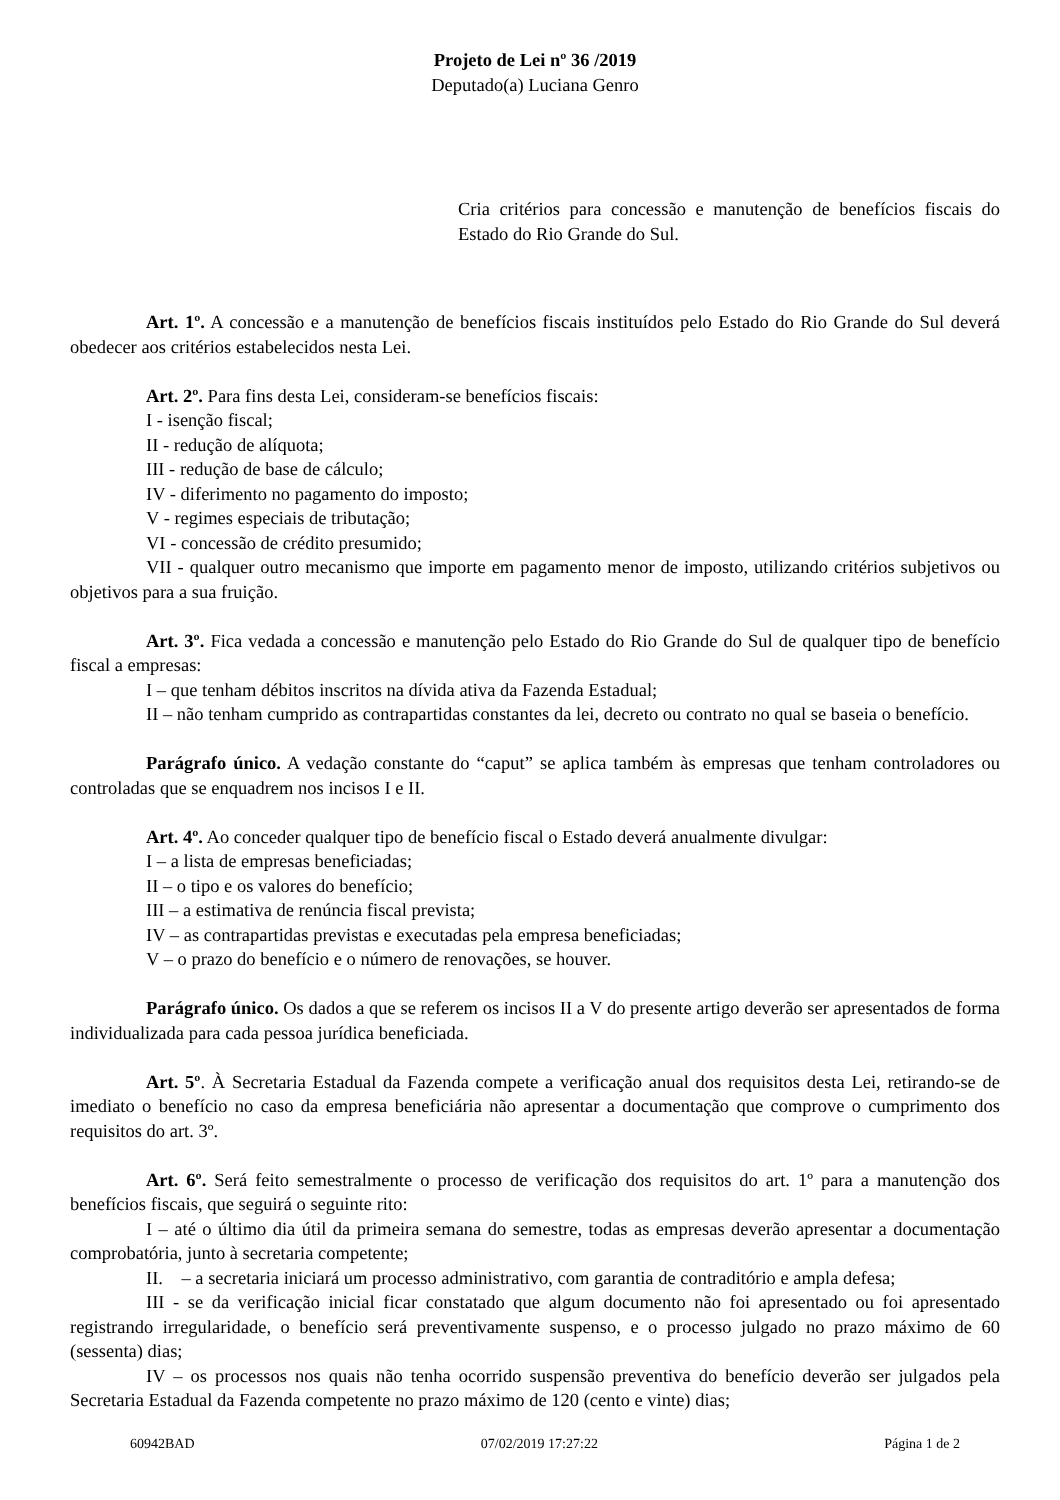Projeto de Lei nº 36 /2019
Deputado(a) Luciana Genro
Cria critérios para concessão e manutenção de benefícios fiscais do Estado do Rio Grande do Sul.
Art. 1º. A concessão e a manutenção de benefícios fiscais instituídos pelo Estado do Rio Grande do Sul deverá obedecer aos critérios estabelecidos nesta Lei.
Art. 2º. Para fins desta Lei, consideram-se benefícios fiscais:
I - isenção fiscal;
II - redução de alíquota;
III - redução de base de cálculo;
IV - diferimento no pagamento do imposto;
V - regimes especiais de tributação;
VI - concessão de crédito presumido;
VII - qualquer outro mecanismo que importe em pagamento menor de imposto, utilizando critérios subjetivos ou objetivos para a sua fruição.
Art. 3º. Fica vedada a concessão e manutenção pelo Estado do Rio Grande do Sul de qualquer tipo de benefício fiscal a empresas:
I – que tenham débitos inscritos na dívida ativa da Fazenda Estadual;
II – não tenham cumprido as contrapartidas constantes da lei, decreto ou contrato no qual se baseia o benefício.
Parágrafo único. A vedação constante do “caput” se aplica também às empresas que tenham controladores ou controladas que se enquadrem nos incisos I e II.
Art. 4º. Ao conceder qualquer tipo de benefício fiscal o Estado deverá anualmente divulgar:
I – a lista de empresas beneficiadas;
II – o tipo e os valores do benefício;
III – a estimativa de renúncia fiscal prevista;
IV – as contrapartidas previstas e executadas pela empresa beneficiadas;
V – o prazo do benefício e o número de renovações, se houver.
Parágrafo único. Os dados a que se referem os incisos II a V do presente artigo deverão ser apresentados de forma individualizada para cada pessoa jurídica beneficiada.
Art. 5º. À Secretaria Estadual da Fazenda compete a verificação anual dos requisitos desta Lei, retirando-se de imediato o benefício no caso da empresa beneficiária não apresentar a documentação que comprove o cumprimento dos requisitos do art. 3º.
Art. 6º. Será feito semestralmente o processo de verificação dos requisitos do art. 1º para a manutenção dos benefícios fiscais, que seguirá o seguinte rito:
I – até o último dia útil da primeira semana do semestre, todas as empresas deverão apresentar a documentação comprobatória, junto à secretaria competente;
II. – a secretaria iniciará um processo administrativo, com garantia de contraditório e ampla defesa;
III - se da verificação inicial ficar constatado que algum documento não foi apresentado ou foi apresentado registrando irregularidade, o benefício será preventivamente suspenso, e o processo julgado no prazo máximo de 60 (sessenta) dias;
IV – os processos nos quais não tenha ocorrido suspensão preventiva do benefício deverão ser julgados pela Secretaria Estadual da Fazenda competente no prazo máximo de 120 (cento e vinte) dias;
60942BAD 07/02/2019 17:27:22 Página 1 de 2